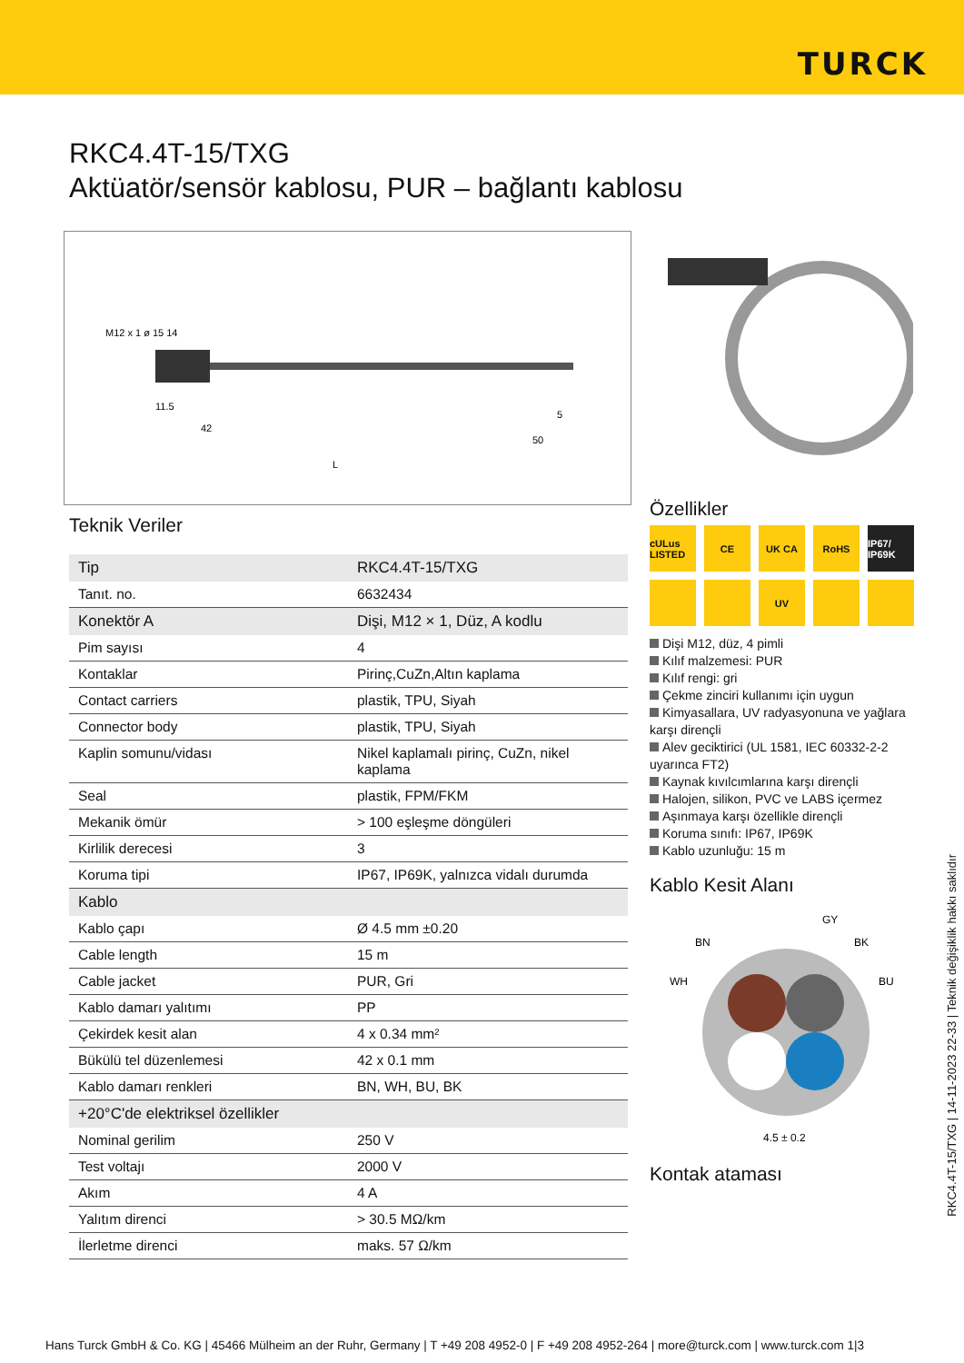TURCK
RKC4.4T-15/TXG
Aktüatör/sensör kablosu, PUR – bağlantı kablosu
M12 x 1 ø 15 14
11.5
42
50
5
L
Teknik Veriler
| Tip | RKC4.4T-15/TXG |
| Tanıt. no. | 6632434 |
| Konektör A | Dişi, M12 × 1, Düz, A kodlu |
| Pim sayısı | 4 |
| Kontaklar | Pirinç,CuZn,Altın kaplama |
| Contact carriers | plastik, TPU, Siyah |
| Connector body | plastik, TPU, Siyah |
| Kaplin somunu/vidası | Nikel kaplamalı pirinç, CuZn, nikel kaplama |
| Seal | plastik, FPM/FKM |
| Mekanik ömür | > 100 eşleşme döngüleri |
| Kirlilik derecesi | 3 |
| Koruma tipi | IP67, IP69K, yalnızca vidalı durumda |
| Kablo | |
| Kablo çapı | Ø 4.5 mm ±0.20 |
| Cable length | 15 m |
| Cable jacket | PUR, Gri |
| Kablo damarı yalıtımı | PP |
| Çekirdek kesit alan | 4 x 0.34 mm² |
| Bükülü tel düzenlemesi | 42 x 0.1 mm |
| Kablo damarı renkleri | BN, WH, BU, BK |
| +20°C'de elektriksel özellikler | |
| Nominal gerilim | 250 V |
| Test voltajı | 2000 V |
| Akım | 4 A |
| Yalıtım direnci | > 30.5 MΩ/km |
| İlerletme direnci | maks. 57 Ω/km |
Özellikler
cULus LISTED
CE
UK CA
RoHS
IP67/ IP69K
UV
Dişi M12, düz, 4 pimli
Kılıf malzemesi: PUR
Kılıf rengi: gri
Çekme zinciri kullanımı için uygun
Kimyasallara, UV radyasyonuna ve yağlara karşı dirençli
Alev geciktirici (UL 1581, IEC 60332-2-2 uyarınca FT2)
Kaynak kıvılcımlarına karşı dirençli
Halojen, silikon, PVC ve LABS içermez
Aşınmaya karşı özellikle dirençli
Koruma sınıfı: IP67, IP69K
Kablo uzunluğu: 15 m
Kablo Kesit Alanı
GY
BN
BK
WH
BU
4.5 ± 0.2
Kontak ataması
RKC4.4T-15/TXG | 14-11-2023 22-33 | Teknik değişiklik hakkı saklıdır
Hans Turck GmbH & Co. KG | 45466 Mülheim an der Ruhr, Germany | T +49 208 4952-0 | F +49 208 4952-264 | more@turck.com | www.turck.com 1|3